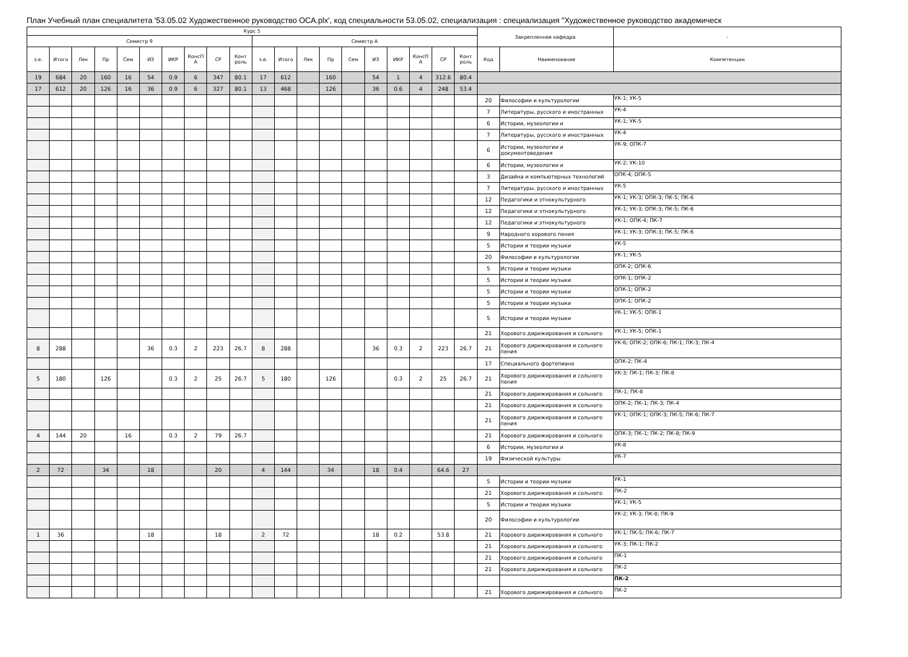План Учебный план специалитета '53.05.02 Художественное руководство ОСА.plx', код специальности 53.05.02, специализация : специализация "Художественное руководство академическ
| Курс 5 | | | | | | | | | | | | | | | | | | | | Закрепленная кафедра | | - |
| --- | --- | --- | --- | --- | --- | --- | --- | --- | --- | --- | --- | --- | --- | --- | --- | --- | --- | --- | --- | --- | --- | --- |
| Семестр 9 | | | | | | | | | | Семестр A | | | | | | | | | | | | |
| з.е. | Итого | Лек | Пр | Сем | ИЗ | ИКР | КонсП А | СР | Конт роль | з.е. | Итого | Лек | Пр | Сем | ИЗ | ИКР | КонсП А | СР | Конт роль | Код | Наименование | Компетенции |
| 19 | 684 | 20 | 160 | 16 | 54 | 0.9 | 6 | 347 | 80.1 | 17 | 612 | | 160 | | 54 | 1 | 4 | 312.6 | 80.4 | | | |
| 17 | 612 | 20 | 126 | 16 | 36 | 0.9 | 6 | 327 | 80.1 | 13 | 468 | | 126 | | 36 | 0.6 | 4 | 248 | 53.4 | | | |
| | | | | | | | | | | | | | | | | | | | | 20 | Философии и культурологии | УК-1; УК-5 |
| | | | | | | | | | | | | | | | | | | | | 7 | Литературы, русского и иностранных | УК-4 |
| | | | | | | | | | | | | | | | | | | | | 6 | Истории, музеологии и | УК-1; УК-5 |
| | | | | | | | | | | | | | | | | | | | | 7 | Литературы, русского и иностранных | УК-4 |
| | | | | | | | | | | | | | | | | | | | | 6 | Истории, музеологии и документоведения | УК-9; ОПК-7 |
| | | | | | | | | | | | | | | | | | | | | 6 | Истории, музеологии и | УК-2; УК-10 |
| | | | | | | | | | | | | | | | | | | | | 3 | Дизайна и компьютерных технологий | ОПК-4; ОПК-5 |
| | | | | | | | | | | | | | | | | | | | | 7 | Литературы, русского и иностранных | УК-5 |
| | | | | | | | | | | | | | | | | | | | | 12 | Педагогики и этнокультурного | УК-1; УК-3; ОПК-3; ПК-5; ПК-6 |
| | | | | | | | | | | | | | | | | | | | | 12 | Педагогики и этнокультурного | УК-1; УК-3; ОПК-3; ПК-5; ПК-6 |
| | | | | | | | | | | | | | | | | | | | | 12 | Педагогики и этнокультурного | УК-1; ОПК-4; ПК-7 |
| | | | | | | | | | | | | | | | | | | | | 9 | Народного хорового пения | УК-1; УК-3; ОПК-3; ПК-5; ПК-6 |
| | | | | | | | | | | | | | | | | | | | | 5 | Истории и теории музыки | УК-5 |
| | | | | | | | | | | | | | | | | | | | | 20 | Философии и культурологии | УК-1; УК-5 |
| | | | | | | | | | | | | | | | | | | | | 5 | Истории и теории музыки | ОПК-2; ОПК-6 |
| | | | | | | | | | | | | | | | | | | | | 5 | Истории и теории музыки | ОПК-1; ОПК-2 |
| | | | | | | | | | | | | | | | | | | | | 5 | Истории и теории музыки | ОПК-1; ОПК-2 |
| | | | | | | | | | | | | | | | | | | | | 5 | Истории и теории музыки | ОПК-1; ОПК-2 |
| | | | | | | | | | | | | | | | | | | | | 5 | Истории и теории музыки | УК-1; УК-5; ОПК-1 |
| | | | | | | | | | | | | | | | | | | | | 21 | Хорового дирижирования и сольного | УК-1; УК-5; ОПК-1 |
| 8 | 288 | | | | 36 | 0.3 | 2 | 223 | 26.7 | 8 | 288 | | | | 36 | 0.3 | 2 | 223 | 26.7 | 21 | Хорового дирижирования и сольного пения | УК-6; ОПК-2; ОПК-6; ПК-1; ПК-3; ПК-4 |
| | | | | | | | | | | | | | | | | | | | | 17 | Специального фортепиано | ОПК-2; ПК-4 |
| 5 | 180 | | 126 | | | 0.3 | 2 | 25 | 26.7 | 5 | 180 | | 126 | | | 0.3 | 2 | 25 | 26.7 | 21 | Хорового дирижирования и сольного пения | УК-3; ПК-1; ПК-3; ПК-8 |
| | | | | | | | | | | | | | | | | | | | | 21 | Хорового дирижирования и сольного | ПК-1; ПК-8 |
| | | | | | | | | | | | | | | | | | | | | 21 | Хорового дирижирования и сольного | ОПК-2; ПК-1; ПК-3; ПК-4 |
| | | | | | | | | | | | | | | | | | | | | 21 | Хорового дирижирования и сольного пения | УК-1; ОПК-1; ОПК-3; ПК-5; ПК-6; ПК-7 |
| 4 | 144 | 20 | | 16 | | 0.3 | 2 | 79 | 26.7 | | | | | | | | | | | 21 | Хорового дирижирования и сольного | ОПК-3; ПК-1; ПК-2; ПК-8; ПК-9 |
| | | | | | | | | | | | | | | | | | | | | 6 | Истории, музеологии и | УК-8 |
| | | | | | | | | | | | | | | | | | | | | 19 | Физической культуры | УК-7 |
| 2 | 72 | | 34 | | 18 | | | 20 | | 4 | 144 | | 34 | | 18 | 0.4 | | 64.6 | 27 | | | |
| | | | | | | | | | | | | | | | | | | | | 5 | Истории и теории музыки | УК-1 |
| | | | | | | | | | | | | | | | | | | | | 21 | Хорового дирижирования и сольного | ПК-2 |
| | | | | | | | | | | | | | | | | | | | | 5 | Истории и теории музыки | УК-1; УК-5 |
| | | | | | | | | | | | | | | | | | | | | 20 | Философии и культурологии | УК-2; УК-3; ПК-8; ПК-9 |
| 1 | 36 | | | | 18 | | | 18 | | 2 | 72 | | | | 18 | 0.2 | | 53.8 | | 21 | Хорового дирижирования и сольного | УК-1; ПК-5; ПК-6; ПК-7 |
| | | | | | | | | | | | | | | | | | | | | 21 | Хорового дирижирования и сольного | УК-3; ПК-1; ПК-2 |
| | | | | | | | | | | | | | | | | | | | | 21 | Хорового дирижирования и сольного | ПК-1 |
| | | | | | | | | | | | | | | | | | | | | 21 | Хорового дирижирования и сольного | ПК-2 |
| | | | | | | | | | | | | | | | | | | | | | | ПК-2 |
| | | | | | | | | | | | | | | | | | | | | 21 | Хорового дирижирования и сольного | ПК-2 |